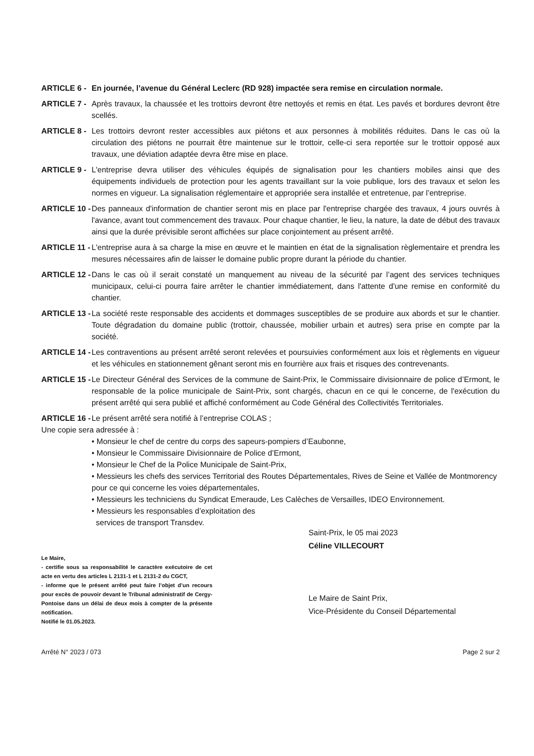ARTICLE 6 - En journée, l’avenue du Général Leclerc (RD 928) impactée sera remise en circulation normale.
ARTICLE 7 - Après travaux, la chaussée et les trottoirs devront être nettoyés et remis en état. Les pavés et bordures devront être scellés.
ARTICLE 8 - Les trottoirs devront rester accessibles aux piétons et aux personnes à mobilités réduites. Dans le cas où la circulation des piétons ne pourrait être maintenue sur le trottoir, celle-ci sera reportée sur le trottoir opposé aux travaux, une déviation adaptée devra être mise en place.
ARTICLE 9 - L'entreprise devra utiliser des véhicules équipés de signalisation pour les chantiers mobiles ainsi que des équipements individuels de protection pour les agents travaillant sur la voie publique, lors des travaux et selon les normes en vigueur. La signalisation réglementaire et appropriée sera installée et entretenue, par l’entreprise.
ARTICLE 10 - Des panneaux d'information de chantier seront mis en place par l'entreprise chargée des travaux, 4 jours ouvrés à l'avance, avant tout commencement des travaux. Pour chaque chantier, le lieu, la nature, la date de début des travaux ainsi que la durée prévisible seront affichées sur place conjointement au présent arrêté.
ARTICLE 11 - L'entreprise aura à sa charge la mise en œuvre et le maintien en état de la signalisation règlementaire et prendra les mesures nécessaires afin de laisser le domaine public propre durant la période du chantier.
ARTICLE 12 - Dans le cas où il serait constaté un manquement au niveau de la sécurité par l’agent des services techniques municipaux, celui-ci pourra faire arrêter le chantier immédiatement, dans l'attente d'une remise en conformité du chantier.
ARTICLE 13 - La société reste responsable des accidents et dommages susceptibles de se produire aux abords et sur le chantier. Toute dégradation du domaine public (trottoir, chaussée, mobilier urbain et autres) sera prise en compte par la société.
ARTICLE 14 - Les contraventions au présent arrêté seront relevées et poursuivies conformément aux lois et règlements en vigueur et les véhicules en stationnement gênant seront mis en fourrière aux frais et risques des contrevenants.
ARTICLE 15 - Le Directeur Général des Services de la commune de Saint-Prix, le Commissaire divisionnaire de police d’Ermont, le responsable de la police municipale de Saint-Prix, sont chargés, chacun en ce qui le concerne, de l'exécution du présent arrêté qui sera publié et affiché conformément au Code Général des Collectivités Territoriales.
ARTICLE 16 - Le présent arrêté sera notifié à l’entreprise COLAS ;
Une copie sera adressée à :
• Monsieur le chef de centre du corps des sapeurs-pompiers d’Eaubonne,
• Monsieur le Commissaire Divisionnaire de Police d’Ermont,
• Monsieur le Chef de la Police Municipale de Saint-Prix,
• Messieurs les chefs des services Territorial des Routes Départementales, Rives de Seine et Vallée de Montmorency pour ce qui concerne les voies départementales,
• Messieurs les techniciens du Syndicat Emeraude, Les Calèches de Versailles, IDEO Environnement.
• Messieurs les responsables d’exploitation des
services de transport Transdev.
Le Maire,
- certifie sous sa responsabilité le caractère exécutoire de cet acte en vertu des articles L 2131-1 et L 2131-2 du CGCT,
- informe que le présent arrêté peut faire l’objet d’un recours pour excès de pouvoir devant le Tribunal administratif de Cergy-Pontoise dans un délai de deux mois à compter de la présente notification.
Notifié le 01.05.2023.
Saint-Prix, le 05 mai 2023
Céline VILLECOURT
Le Maire de Saint Prix,
Vice-Présidente du Conseil Départemental
Arrêté N° 2023 / 073 Page 2 sur 2